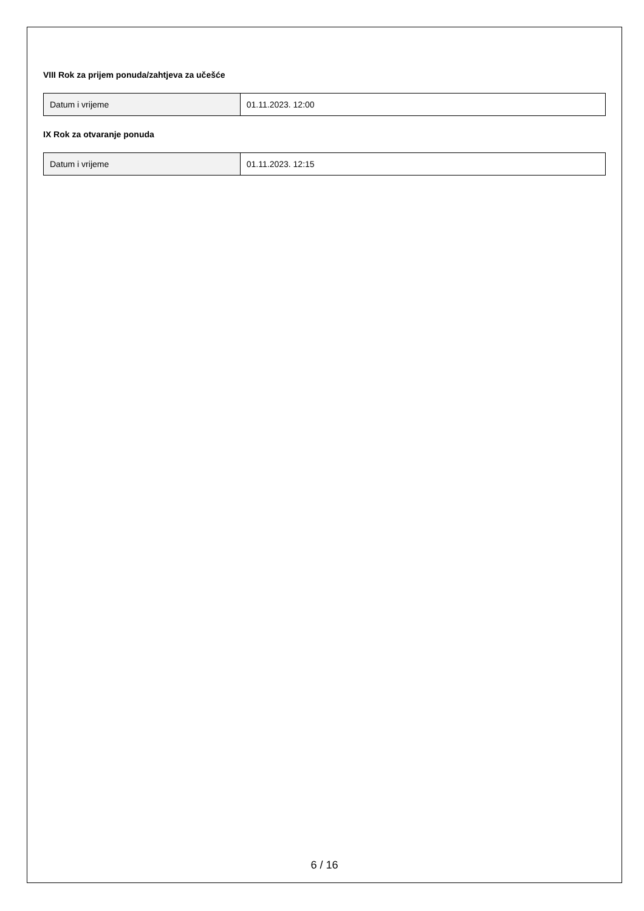VIII Rok za prijem ponuda/zahtjeva za učešće
| Datum i vrijeme | 01.11.2023. 12:00 |
IX Rok za otvaranje ponuda
| Datum i vrijeme | 01.11.2023. 12:15 |
6 / 16